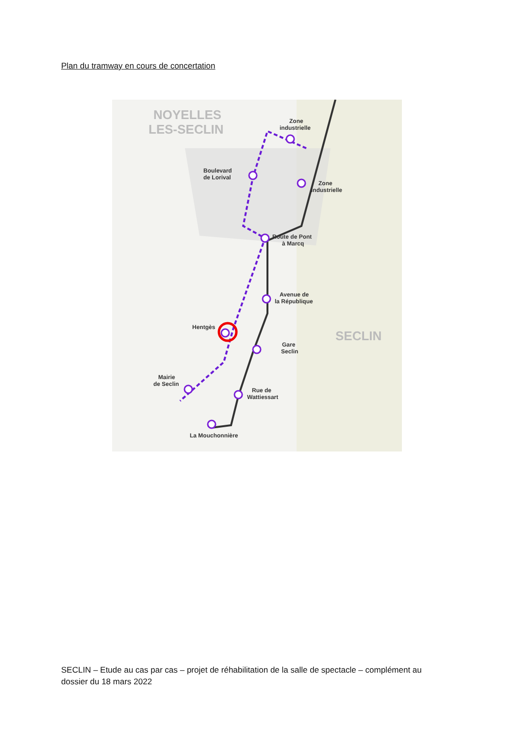Plan du tramway en cours de concertation
NOYELLES
LES-SECLIN
SECLIN
Zone
industrielle
Boulevard
de Lorival
Zone
industrielle
Route de Pont
à Marcq
Avenue de
la République
Hentgès
Gare
Seclin
Mairie
de Seclin
Rue de
Wattiessart
La Mouchonnière
SECLIN – Etude au cas par cas – projet de réhabilitation de la salle de spectacle – complément au dossier du 18 mars 2022